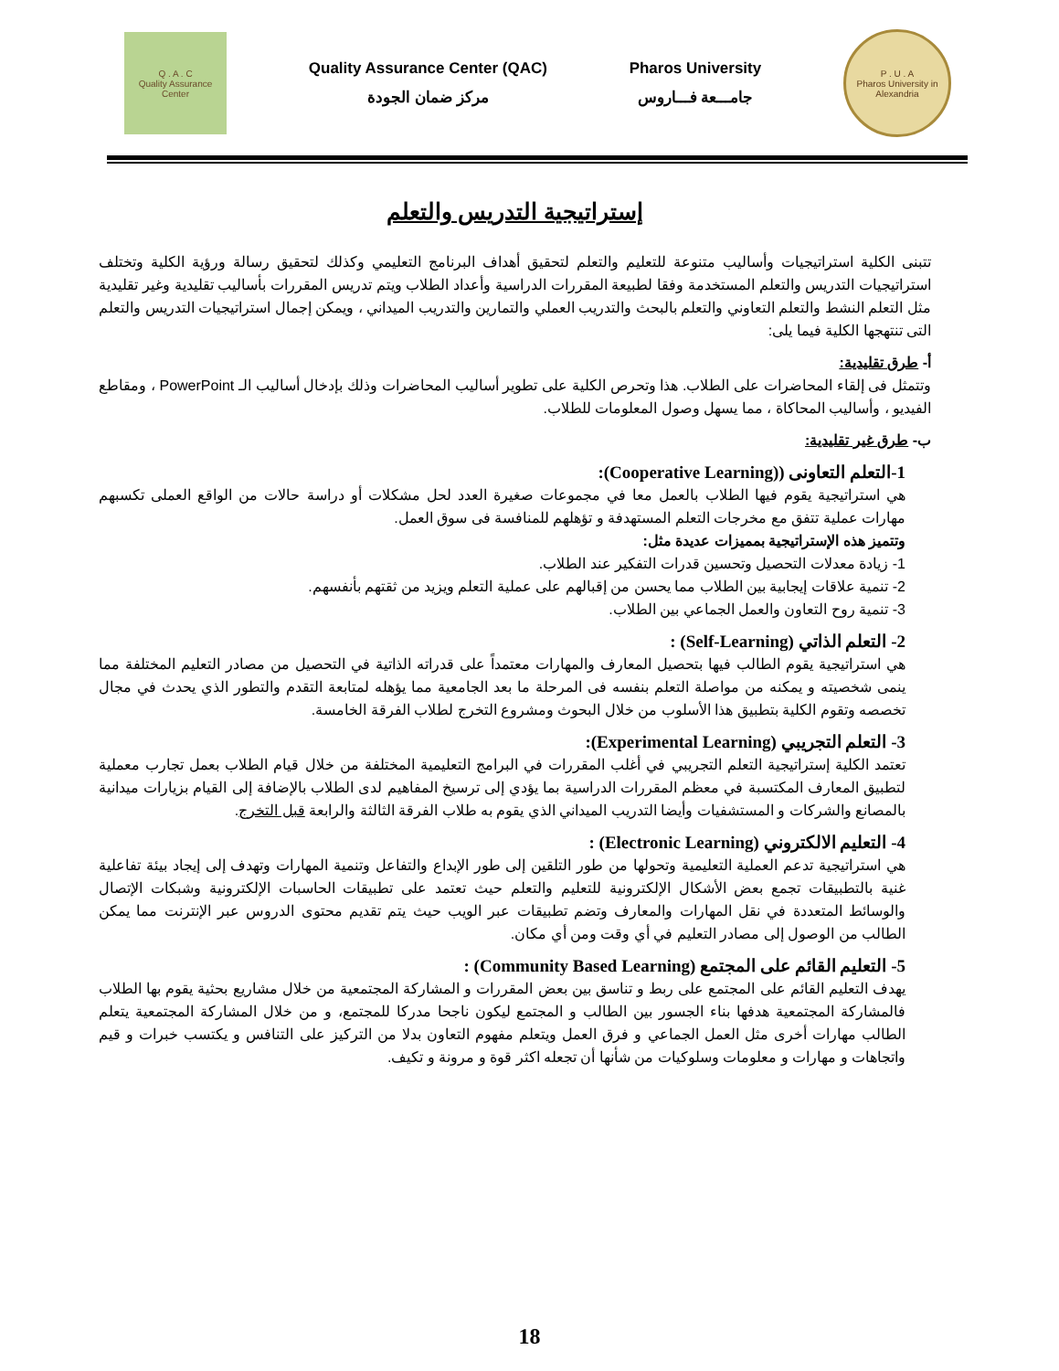Q . A . C
Quality Assurance Center
Quality Assurance Center (QAC)
مركز ضمان الجودة
Pharos University
جامـــعة فـــاروس
P . U . A
Pharos University in Alexandria
إستراتيجية التدريس والتعلم
تتبنى الكلية استراتيجيات وأساليب متنوعة للتعليم والتعلم لتحقيق أهداف البرنامج التعليمي وكذلك لتحقيق رسالة ورؤية الكلية وتختلف استراتيجيات التدريس والتعلم المستخدمة وفقا لطبيعة المقررات الدراسية وأعداد الطلاب ويتم تدريس المقررات بأساليب تقليدية وغير تقليدية مثل التعلم النشط والتعلم التعاوني والتعلم بالبحث والتدريب العملي والتمارين والتدريب الميداني ، ويمكن إجمال استراتيجيات التدريس والتعلم التى تنتهجها الكلية فيما يلى:
أ- طرق تقليدية:
وتتمثل فى إلقاء المحاضرات على الطلاب. هذا وتحرص الكلية على تطوير أساليب المحاضرات وذلك بإدخال أساليب الـ PowerPoint ، ومقاطع الفيديو ، وأساليب المحاكاة ، مما يسهل وصول المعلومات للطلاب.
ب- طرق غير تقليدية:
1-التعلم التعاونى ((Cooperative Learning):
هي استراتيجية يقوم فيها الطلاب بالعمل معا في مجموعات صغيرة العدد لحل مشكلات أو دراسة حالات من الواقع العملى تكسبهم مهارات عملية تتفق مع مخرجات التعلم المستهدفة و تؤهلهم للمنافسة فى سوق العمل.
وتتميز هذه الإستراتيجية بمميزات عديدة مثل:
1- زيادة معدلات التحصيل وتحسين قدرات التفكير عند الطلاب.
2- تنمية علاقات إيجابية بين الطلاب مما يحسن من إقبالهم على عملية التعلم ويزيد من ثقتهم بأنفسهم.
3- تنمية روح التعاون والعمل الجماعي بين الطلاب.
2- التعلم الذاتي (Self-Learning) :
هي استراتيجية يقوم الطالب فيها بتحصيل المعارف والمهارات معتمداً على قدراته الذاتية في التحصيل من مصادر التعليم المختلفة مما ينمى شخصيته و يمكنه من مواصلة التعلم بنفسه فى المرحلة ما بعد الجامعية مما يؤهله لمتابعة التقدم والتطور الذي يحدث في مجال تخصصه وتقوم الكلية بتطبيق هذا الأسلوب من خلال البحوث ومشروع التخرج لطلاب الفرقة الخامسة.
3- التعلم التجريبي (Experimental Learning):
تعتمد الكلية إستراتيجية التعلم التجريبي في أغلب المقررات في البرامج التعليمية المختلفة من خلال قيام الطلاب بعمل تجارب معملية لتطبيق المعارف المكتسبة في معظم المقررات الدراسية بما يؤدي إلى ترسيخ المفاهيم لدى الطلاب بالإضافة إلى القيام بزيارات ميدانية بالمصانع والشركات و المستشفيات وأيضا التدريب الميداني الذي يقوم به طلاب الفرقة الثالثة والرابعة قبل التخرج.
4- التعليم الالكتروني (Electronic Learning) :
هي استراتيجية تدعم العملية التعليمية وتحولها من طور التلقين إلى طور الإبداع والتفاعل وتنمية المهارات وتهدف إلى إيجاد بيئة تفاعلية غنية بالتطبيقات تجمع بعض الأشكال الإلكترونية للتعليم والتعلم حيث تعتمد على تطبيقات الحاسبات الإلكترونية وشبكات الإتصال والوسائط المتعددة في نقل المهارات والمعارف وتضم تطبيقات عبر الويب حيث يتم تقديم محتوى الدروس عبر الإنترنت مما يمكن الطالب من الوصول إلى مصادر التعليم في أي وقت ومن أي مكان.
5- التعليم القائم على المجتمع (Community Based Learning) :
يهدف التعليم القائم على المجتمع على ربط و تناسق بين بعض المقررات و المشاركة المجتمعية من خلال مشاريع بحثية يقوم بها الطلاب فالمشاركة المجتمعية هدفها بناء الجسور بين الطالب و المجتمع ليكون ناجحا مدركا للمجتمع، و من خلال المشاركة المجتمعية يتعلم الطالب مهارات أخرى مثل العمل الجماعي و فرق العمل ويتعلم مفهوم التعاون بدلا من التركيز على التنافس و يكتسب خبرات و قيم واتجاهات و مهارات و معلومات وسلوكيات من شأنها أن تجعله اكثر قوة و مرونة و تكيف.
18